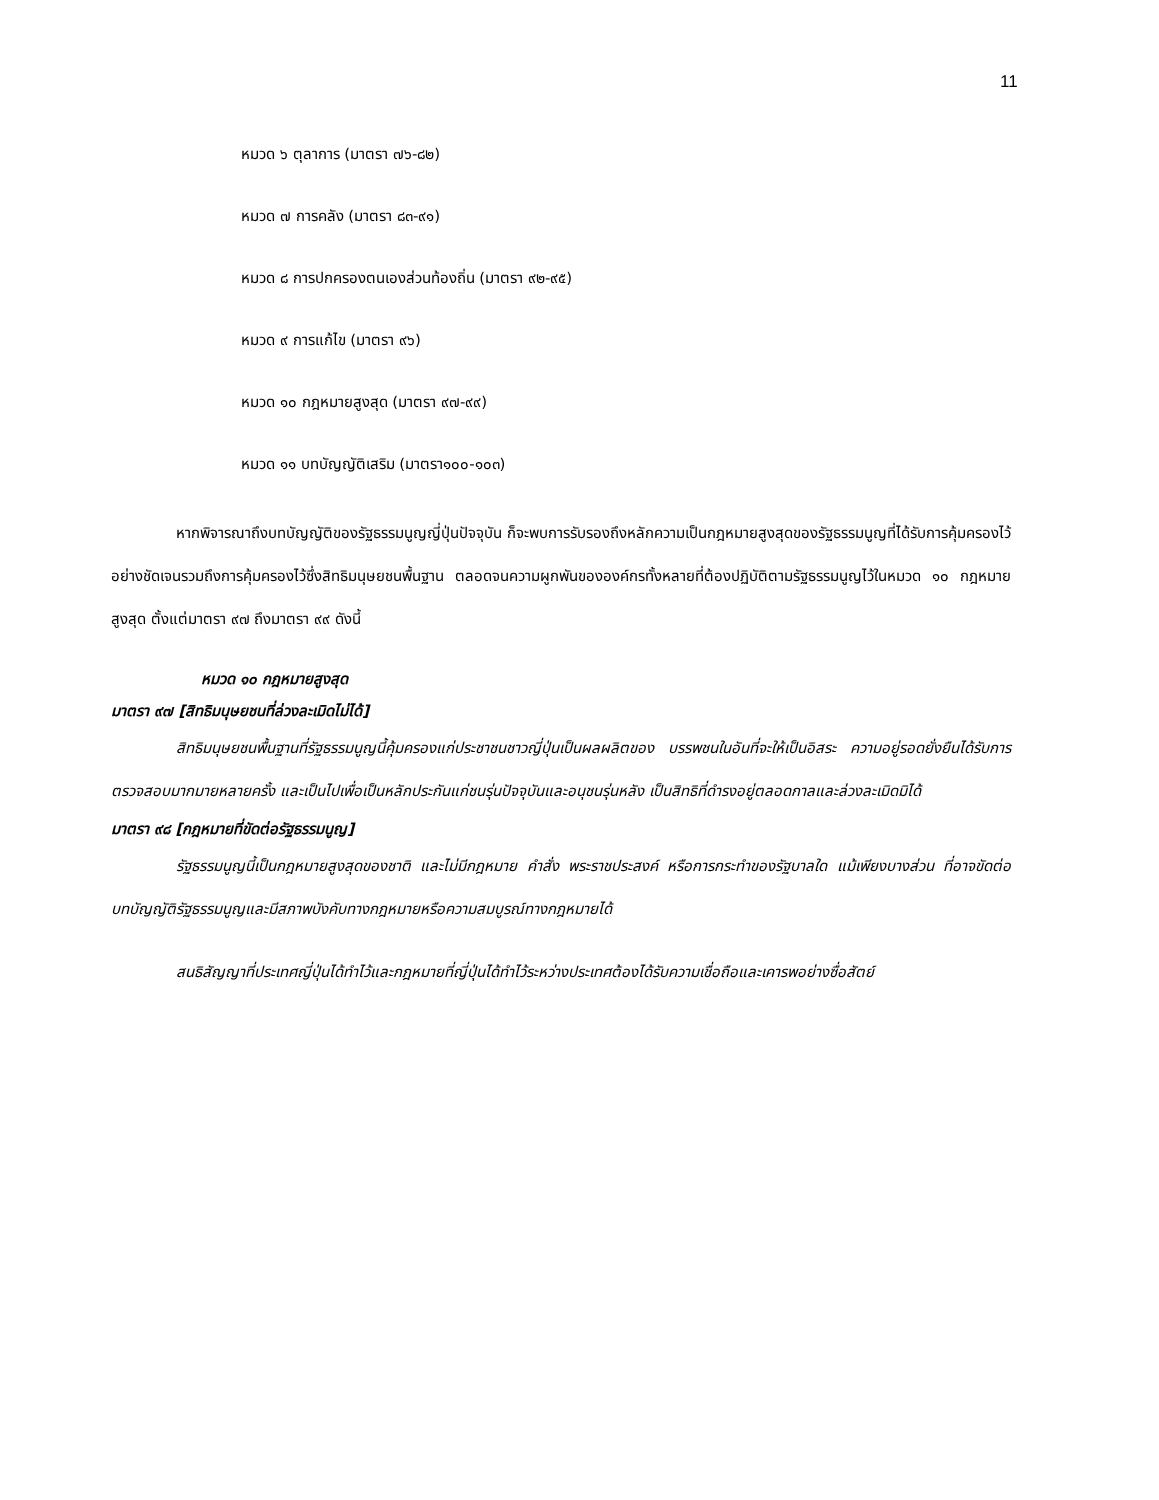11
หมวด ๖ ตุลาการ (มาตรา ๗๖-๘๒)
หมวด ๗ การคลัง (มาตรา ๘๓-๙๑)
หมวด ๘ การปกครองตนเองส่วนท้องถิ่น (มาตรา ๙๒-๙๕)
หมวด ๙ การแก้ไข (มาตรา ๙๖)
หมวด ๑๐ กฎหมายสูงสุด (มาตรา ๙๗-๙๙)
หมวด ๑๑ บทบัญญัติเสริม (มาตรา๑๐๐-๑๐๓)
หากพิจารณาถึงบทบัญญัติของรัฐธรรมนูญญี่ปุ่นปัจจุบัน ก็จะพบการรับรองถึงหลักความเป็นกฎหมายสูงสุดของรัฐธรรมนูญที่ได้รับการคุ้มครองไว้อย่างชัดเจนรวมถึงการคุ้มครองไว้ซึ่งสิทธิมนุษยชนพื้นฐาน ตลอดจนความผูกพันขององค์กรทั้งหลายที่ต้องปฏิบัติตามรัฐธรรมนูญไว้ในหมวด ๑๐ กฎหมายสูงสุด ตั้งแต่มาตรา ๙๗ ถึงมาตรา ๙๙ ดังนี้
หมวด ๑๐ กฎหมายสูงสุด
มาตรา ๙๗ [สิทธิมนุษยชนที่ล่วงละเมิดไม่ได้]
สิทธิมนุษยชนพื้นฐานที่รัฐธรรมนูญนี้คุ้มครองแก่ประชาชนชาวญี่ปุ่นเป็นผลผลิตของ บรรพชนในอันที่จะให้เป็นอิสระ ความอยู่รอดยั่งยืนได้รับการตรวจสอบมากมายหลายครั้ง และเป็นไปเพื่อเป็นหลักประกันแก่ชนรุ่นปัจจุบันและอนุชนรุ่นหลัง เป็นสิทธิที่ดำรงอยู่ตลอดกาลและล่วงละเมิดมิได้
มาตรา ๙๘ [กฎหมายที่ขัดต่อรัฐธรรมนูญ]
รัฐธรรมนูญนี้เป็นกฎหมายสูงสุดของชาติ และไม่มีกฎหมาย คำสั่ง พระราชประสงค์ หรือการกระทำของรัฐบาลใด แม้เพียงบางส่วน ที่อาจขัดต่อบทบัญญัติรัฐธรรมนูญและมีสภาพบังคับทางกฎหมายหรือความสมบูรณ์ทางกฎหมายได้
สนธิสัญญาที่ประเทศญี่ปุ่นได้ทำไว้และกฎหมายที่ญี่ปุ่นได้ทำไว้ระหว่างประเทศต้องได้รับความเชื่อถือและเคารพอย่างซื่อสัตย์